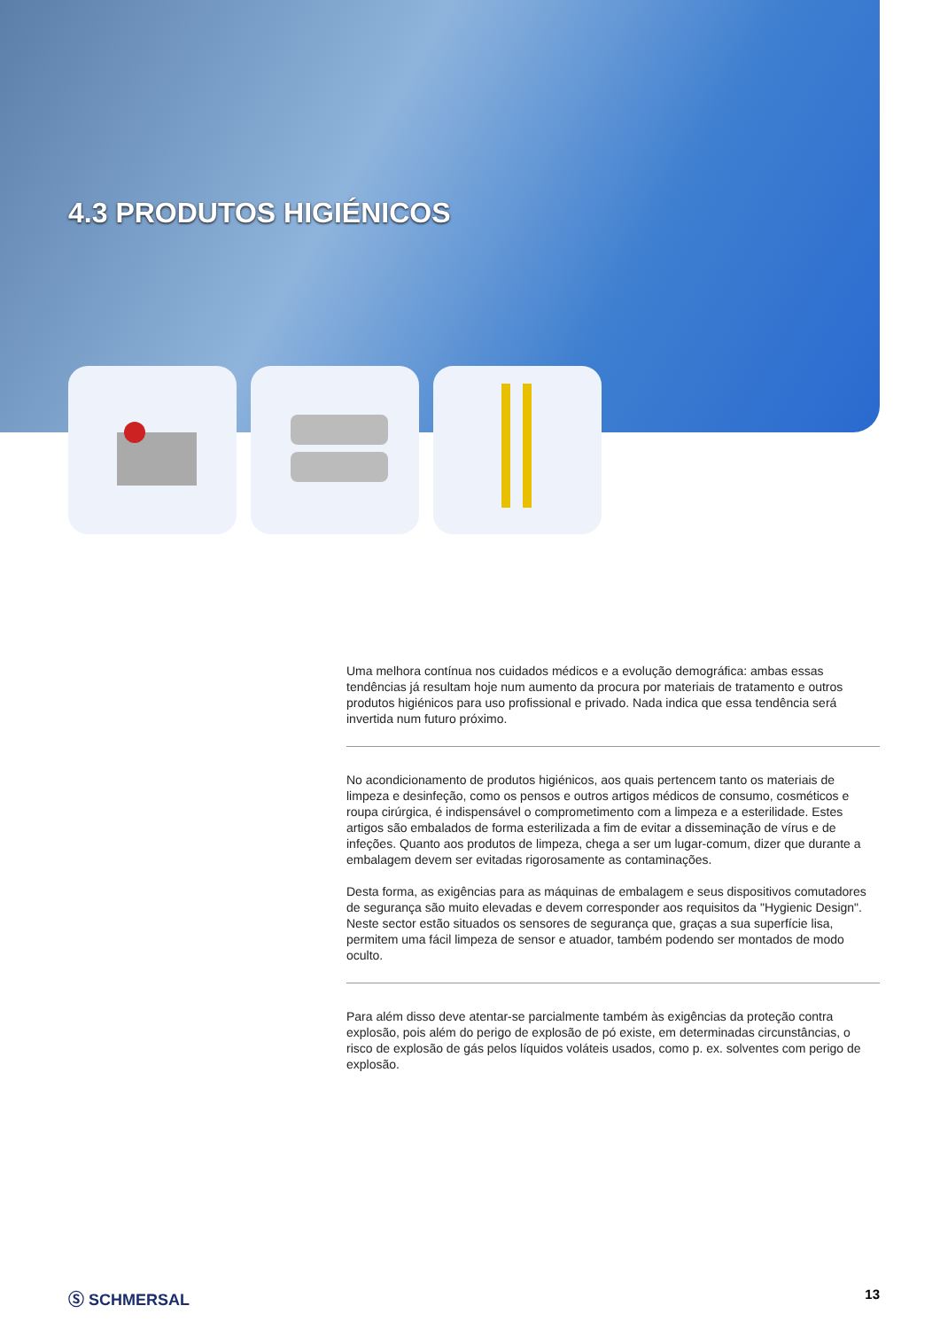4.3 PRODUTOS HIGIÉNICOS
Uma melhora contínua nos cuidados médicos e a evolução demográfica: ambas essas tendências já resultam hoje num aumento da procura por materiais de tratamento e outros produtos higiénicos para uso profissional e privado. Nada indica que essa tendência será invertida num futuro próximo.
No acondicionamento de produtos higiénicos, aos quais pertencem tanto os materiais de limpeza e desinfeção, como os pensos e outros artigos médicos de consumo, cosméticos e roupa cirúrgica, é indispensável o comprometimento com a limpeza e a esterilidade. Estes artigos são embalados de forma esterilizada a fim de evitar a disseminação de vírus e de infeções. Quanto aos produtos de limpeza, chega a ser um lugar-comum, dizer que durante a embalagem devem ser evitadas rigorosamente as contaminações.
Desta forma, as exigências para as máquinas de embalagem e seus dispositivos comutadores de segurança são muito elevadas e devem corresponder aos requisitos da "Hygienic Design". Neste sector estão situados os sensores de segurança que, graças a sua superfície lisa, permitem uma fácil limpeza de sensor e atuador, também podendo ser montados de modo oculto.
Para além disso deve atentar-se parcialmente também às exigências da proteção contra explosão, pois além do perigo de explosão de pó existe, em determinadas circunstâncias, o risco de explosão de gás pelos líquidos voláteis usados, como p. ex. solventes com perigo de explosão.
Ⓢ SCHMERSAL 13